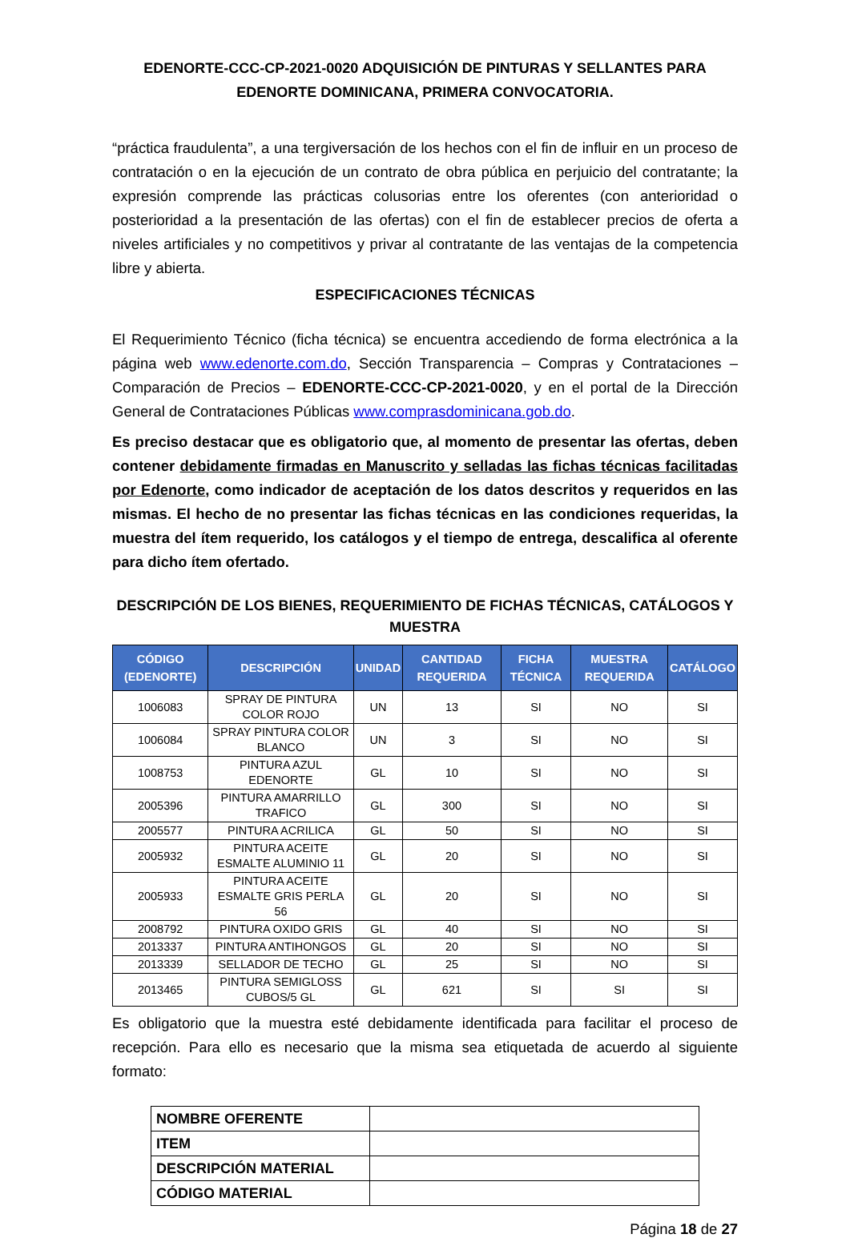EDENORTE-CCC-CP-2021-0020 ADQUISICIÓN DE PINTURAS Y SELLANTES PARA EDENORTE DOMINICANA, PRIMERA CONVOCATORIA.
“práctica fraudulenta”, a una tergiversación de los hechos con el fin de influir en un proceso de contratación o en la ejecución de un contrato de obra pública en perjuicio del contratante; la expresión comprende las prácticas colusorias entre los oferentes (con anterioridad o posterioridad a la presentación de las ofertas) con el fin de establecer precios de oferta a niveles artificiales y no competitivos y privar al contratante de las ventajas de la competencia libre y abierta.
ESPECIFICACIONES TÉCNICAS
El Requerimiento Técnico (ficha técnica) se encuentra accediendo de forma electrónica a la página web www.edenorte.com.do, Sección Transparencia – Compras y Contrataciones – Comparación de Precios – EDENORTE-CCC-CP-2021-0020, y en el portal de la Dirección General de Contrataciones Públicas www.comprasdominicana.gob.do.
Es preciso destacar que es obligatorio que, al momento de presentar las ofertas, deben contener debidamente firmadas en Manuscrito y selladas las fichas técnicas facilitadas por Edenorte, como indicador de aceptación de los datos descritos y requeridos en las mismas. El hecho de no presentar las fichas técnicas en las condiciones requeridas, la muestra del ítem requerido, los catálogos y el tiempo de entrega, descalifica al oferente para dicho ítem ofertado.
DESCRIPCIÓN DE LOS BIENES, REQUERIMIENTO DE FICHAS TÉCNICAS, CATÁLOGOS Y MUESTRA
| CÓDIGO (EDENORTE) | DESCRIPCIÓN | UNIDAD | CANTIDAD REQUERIDA | FICHA TÉCNICA | MUESTRA REQUERIDA | CATÁLOGO |
| --- | --- | --- | --- | --- | --- | --- |
| 1006083 | SPRAY DE PINTURA COLOR ROJO | UN | 13 | SI | NO | SI |
| 1006084 | SPRAY PINTURA COLOR BLANCO | UN | 3 | SI | NO | SI |
| 1008753 | PINTURA AZUL EDENORTE | GL | 10 | SI | NO | SI |
| 2005396 | PINTURA AMARRILLO TRAFICO | GL | 300 | SI | NO | SI |
| 2005577 | PINTURA ACRILICA | GL | 50 | SI | NO | SI |
| 2005932 | PINTURA ACEITE ESMALTE ALUMINIO 11 | GL | 20 | SI | NO | SI |
| 2005933 | PINTURA ACEITE ESMALTE GRIS PERLA 56 | GL | 20 | SI | NO | SI |
| 2008792 | PINTURA OXIDO GRIS | GL | 40 | SI | NO | SI |
| 2013337 | PINTURA ANTIHONGOS | GL | 20 | SI | NO | SI |
| 2013339 | SELLADOR DE TECHO | GL | 25 | SI | NO | SI |
| 2013465 | PINTURA SEMIGLOSS CUBOS/5 GL | GL | 621 | SI | SI | SI |
Es obligatorio que la muestra esté debidamente identificada para facilitar el proceso de recepción. Para ello es necesario que la misma sea etiquetada de acuerdo al siguiente formato:
| NOMBRE OFERENTE | |
| ITEM | |
| DESCRIPCIÓN MATERIAL | |
| CÓDIGO MATERIAL | |
Página 18 de 27